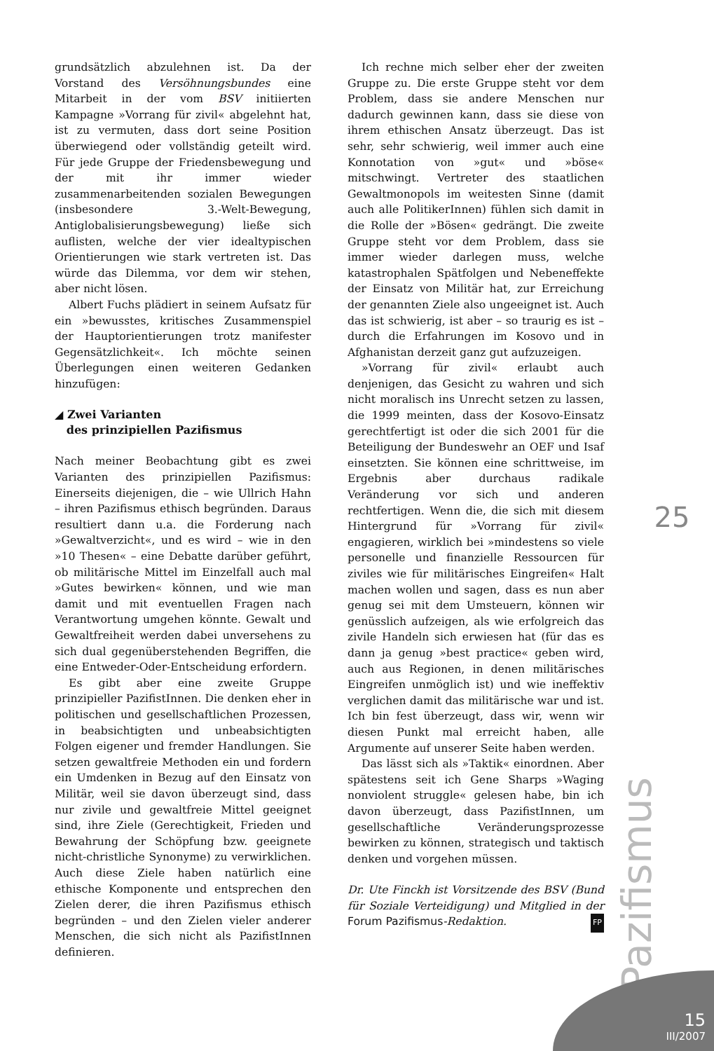grundsätzlich abzulehnen ist. Da der Vorstand des Versöhnungsbundes eine Mitarbeit in der vom BSV initiierten Kampagne »Vorrang für zivil« abgelehnt hat, ist zu vermuten, dass dort seine Position überwiegend oder vollständig geteilt wird. Für jede Gruppe der Friedensbewegung und der mit ihr immer wieder zusammenarbeitenden sozialen Bewegungen (insbesondere 3.-Welt-Bewegung, Antiglobalisierungsbewegung) ließe sich auflisten, welche der vier idealtypischen Orientierungen wie stark vertreten ist. Das würde das Dilemma, vor dem wir stehen, aber nicht lösen.
Albert Fuchs plädiert in seinem Aufsatz für ein »bewusstes, kritisches Zusammenspiel der Hauptorientierungen trotz manifester Gegensätzlichkeit«. Ich möchte seinen Überlegungen einen weiteren Gedanken hinzufügen:
◢ Zwei Varianten
des prinzipiellen Pazifismus
Nach meiner Beobachtung gibt es zwei Varianten des prinzipiellen Pazifismus: Einerseits diejenigen, die – wie Ullrich Hahn – ihren Pazifismus ethisch begründen. Daraus resultiert dann u.a. die Forderung nach »Gewaltverzicht«, und es wird – wie in den »10 Thesen« – eine Debatte darüber geführt, ob militärische Mittel im Einzelfall auch mal »Gutes bewirken« können, und wie man damit und mit eventuellen Fragen nach Verantwortung umgehen könnte. Gewalt und Gewaltfreiheit werden dabei unversehens zu sich dual gegenüberstehenden Begriffen, die eine Entweder-Oder-Entscheidung erfordern.
Es gibt aber eine zweite Gruppe prinzipieller PazifistInnen. Die denken eher in politischen und gesellschaftlichen Prozessen, in beabsichtigten und unbeabsichtigten Folgen eigener und fremder Handlungen. Sie setzen gewaltfreie Methoden ein und fordern ein Umdenken in Bezug auf den Einsatz von Militär, weil sie davon überzeugt sind, dass nur zivile und gewaltfreie Mittel geeignet sind, ihre Ziele (Gerechtigkeit, Frieden und Bewahrung der Schöpfung bzw. geeignete nicht-christliche Synonyme) zu verwirklichen. Auch diese Ziele haben natürlich eine ethische Komponente und entsprechen den Zielen derer, die ihren Pazifismus ethisch begründen – und den Zielen vieler anderer Menschen, die sich nicht als PazifistInnen definieren.
Ich rechne mich selber eher der zweiten Gruppe zu. Die erste Gruppe steht vor dem Problem, dass sie andere Menschen nur dadurch gewinnen kann, dass sie diese von ihrem ethischen Ansatz überzeugt. Das ist sehr, sehr schwierig, weil immer auch eine Konnotation von »gut« und »böse« mitschwingt. Vertreter des staatlichen Gewaltmonopols im weitesten Sinne (damit auch alle PolitikerInnen) fühlen sich damit in die Rolle der »Bösen« gedrängt. Die zweite Gruppe steht vor dem Problem, dass sie immer wieder darlegen muss, welche katastrophalen Spätfolgen und Nebeneffekte der Einsatz von Militär hat, zur Erreichung der genannten Ziele also ungeeignet ist. Auch das ist schwierig, ist aber – so traurig es ist – durch die Erfahrungen im Kosovo und in Afghanistan derzeit ganz gut aufzuzeigen.
»Vorrang für zivil« erlaubt auch denjenigen, das Gesicht zu wahren und sich nicht moralisch ins Unrecht setzen zu lassen, die 1999 meinten, dass der Kosovo-Einsatz gerechtfertigt ist oder die sich 2001 für die Beteiligung der Bundeswehr an OEF und Isaf einsetzten. Sie können eine schrittweise, im Ergebnis aber durchaus radikale Veränderung vor sich und anderen rechtfertigen. Wenn die, die sich mit diesem Hintergrund für »Vorrang für zivil« engagieren, wirklich bei »mindestens so viele personelle und finanzielle Ressourcen für ziviles wie für militärisches Eingreifen« Halt machen wollen und sagen, dass es nun aber genug sei mit dem Umsteuern, können wir genüsslich aufzeigen, als wie erfolgreich das zivile Handeln sich erwiesen hat (für das es dann ja genug »best practice« geben wird, auch aus Regionen, in denen militärisches Eingreifen unmöglich ist) und wie ineffektiv verglichen damit das militärische war und ist. Ich bin fest überzeugt, dass wir, wenn wir diesen Punkt mal erreicht haben, alle Argumente auf unserer Seite haben werden.
Das lässt sich als »Taktik« einordnen. Aber spätestens seit ich Gene Sharps »Waging nonviolent struggle« gelesen habe, bin ich davon überzeugt, dass PazifistInnen, um gesellschaftliche Veränderungsprozesse bewirken zu können, strategisch und taktisch denken und vorgehen müssen.
Dr. Ute Finckh ist Vorsitzende des BSV (Bund für Soziale Verteidigung) und Mitglied in der Forum Pazifismus-Redaktion. FP
25
Pazifismus
15
III/2007